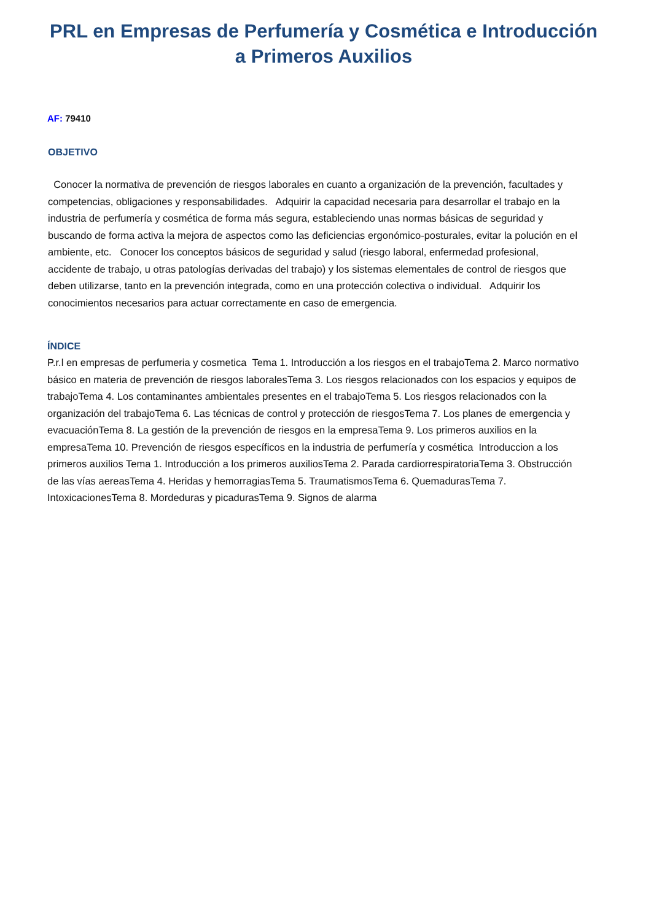PRL en Empresas de Perfumería y Cosmética e Introducción a Primeros Auxilios
AF: 79410
OBJETIVO
Conocer la normativa de prevención de riesgos laborales en cuanto a organización de la prevención, facultades y competencias, obligaciones y responsabilidades. Adquirir la capacidad necesaria para desarrollar el trabajo en la industria de perfumería y cosmética de forma más segura, estableciendo unas normas básicas de seguridad y buscando de forma activa la mejora de aspectos como las deficiencias ergonómico-posturales, evitar la polución en el ambiente, etc. Conocer los conceptos básicos de seguridad y salud (riesgo laboral, enfermedad profesional, accidente de trabajo, u otras patologías derivadas del trabajo) y los sistemas elementales de control de riesgos que deben utilizarse, tanto en la prevención integrada, como en una protección colectiva o individual. Adquirir los conocimientos necesarios para actuar correctamente en caso de emergencia.
ÍNDICE
P.r.l en empresas de perfumeria y cosmetica Tema 1. Introducción a los riesgos en el trabajoTema 2. Marco normativo básico en materia de prevención de riesgos laboralesTema 3. Los riesgos relacionados con los espacios y equipos de trabajoTema 4. Los contaminantes ambientales presentes en el trabajoTema 5. Los riesgos relacionados con la organización del trabajoTema 6. Las técnicas de control y protección de riesgosTema 7. Los planes de emergencia y evacuaciónTema 8. La gestión de la prevención de riesgos en la empresaTema 9. Los primeros auxilios en la empresaTema 10. Prevención de riesgos específicos en la industria de perfumería y cosmética Introduccion a los primeros auxilios Tema 1. Introducción a los primeros auxiliosTema 2. Parada cardiorrespiratoriaTema 3. Obstrucción de las vías aereasTema 4. Heridas y hemorragiasTema 5. TraumatismosTema 6. QuemadurasTema 7. IntoxicacionesTema 8. Mordeduras y picadurasTema 9. Signos de alarma